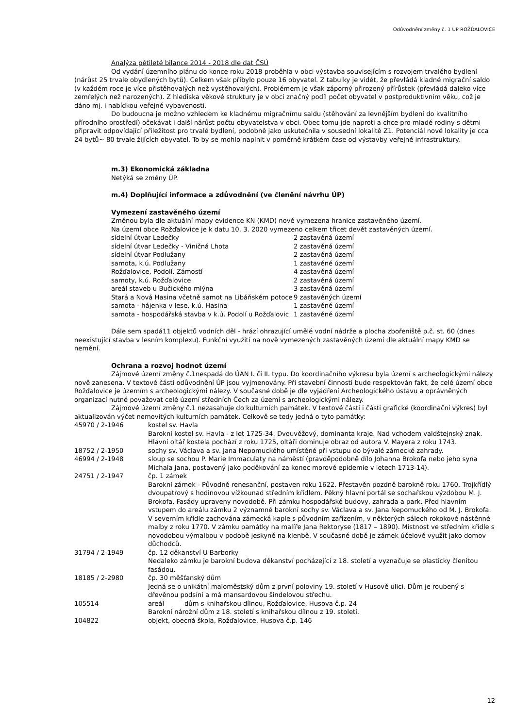Odůvodnění změny č. 1 ÚP ROŽĎALOVICE
Analýza pětileté bilance 2014 - 2018 dle dat ČSÚ
Od vydání územního plánu do konce roku 2018 proběhla v obci výstavba souvisejícím s rozvojem trvalého bydlení (nárůst 25 trvale obydlených bytů). Celkem však přibylo pouze 16 obyvatel. Z tabulky je vidět, že převládá kladné migrační saldo (v každém roce je více přistěhovalých než vystěhovalých). Problémem je však záporný přirozený přírůstek (převládá daleko více zemřelých než narozených). Z hlediska věkové struktury je v obci značný podíl počet obyvatel v postproduktivním věku, což je dáno mj. i nabídkou veřejné vybavenosti.
Do budoucna je možno vzhledem ke kladnému migračnímu saldu (stěhování za levnějším bydlení do kvalitního přírodního prostředí) očekávat i další nárůst počtu obyvatelstva v obci. Obec tomu jde naproti a chce pro mladé rodiny s dětmi připravit odpovídající příležitost pro trvalé bydlení, podobně jako uskutečnila v sousední lokalitě Z1. Potenciál nové lokality je cca 24 bytů~ 80 trvale žijících obyvatel. To by se mohlo naplnit v poměrně krátkém čase od výstavby veřejné infrastruktury.
m.3) Ekonomická základna
Netýká se změny ÚP.
m.4) Doplňující informace a zdůvodnění (ve členění návrhu ÚP)
Vymezení zastavěného území
Změnou byla dle aktuální mapy evidence KN (KMD) nově vymezena hranice zastavěného území.
Na území obce Rožďalovice je k datu 10. 3. 2020 vymezeno celkem třicet devět zastavěných území.
| sídelní útvar Ledečky | 2 zastavěná území |
| sídelní útvar Ledečky - Viničná Lhota | 2 zastavěná území |
| sídelní útvar Podlužany | 2 zastavěná území |
| samota, k.ú. Podlužany | 1 zastavěné území |
| Rožďalovice, Podolí, Zámostí | 4 zastavěná území |
| samoty, k.ú. Rožďalovice | 2 zastavěná území |
| areál staveb u Bučického mlýna | 3 zastavěná území |
| Stará a Nová Hasina včetně samot na Libáňském potoce | 9 zastavěných území |
| samota - hájenka v lese, k.ú. Hasina | 1 zastavěné území |
| samota - hospodářská stavba v k.ú. Podolí u Rožďalovic | 1 zastavěné území |
Dále sem spadá11 objektů vodních děl - hrází ohrazující umělé vodní nádrže a plocha zbořeniště p.č. st. 60 (dnes neexistující stavba v lesním komplexu). Funkční využití na nově vymezených zastavěných území dle aktuální mapy KMD se nemění.
Ochrana a rozvoj hodnot území
Zájmové území změny č.1nespadá do ÚAN I. či II. typu. Do koordinačního výkresu byla území s archeologickými nálezy nově zanesena. V textové části odůvodnění ÚP jsou vyjmenovány. Při stavební činnosti bude respektován fakt, že celé území obce Rožďalovice je územím s archeologickými nálezy. V současné době je dle vyjádření Archeologického ústavu a oprávněných organizací nutné považovat celé území středních Čech za území s archeologickými nálezy.
Zájmové území změny č.1 nezasahuje do kulturních památek. V textové části i části grafické (koordinační výkres) byl aktualizován výčet nemovitých kulturních památek. Celkově se tedy jedná o tyto památky:
| 45970 / 2-1946 | kostel sv. Havla Barokní kostel sv. Havla - z let 1725-34. Dvouvěžový, dominanta kraje. Nad vchodem valdštejnský znak. Hlavní oltář kostela pochází z roku 1725, oltáři dominuje obraz od autora V. Mayera z roku 1743. |
| 18752 / 2-1950 | sochy sv. Václava a sv. Jana Nepomuckého umístěné při vstupu do bývalé zámecké zahrady. |
| 46994 / 2-1948 | sloup se sochou P. Marie Immaculaty na náměstí (pravděpodobně dílo Johanna Brokofa nebo jeho syna Michala Jana, postavený jako poděkování za konec morové epidemie v letech 1713-14). |
| 24751 / 2-1947 | čp. 1 zámek Barokní zámek - Původně renesanční, postaven roku 1622. Přestavěn pozdně barokně roku 1760. Trojkřídlý dvoupatrový s hodinovou vížkounad středním křídlem. Pěkný hlavní portál se sochařskou výzdobou M. J. Brokofa. Fasády upraveny novodobě. Při zámku hospodářské budovy, zahrada a park. Před hlavním vstupem do areálu zámku 2 významné barokní sochy sv. Václava a sv. Jana Nepomuckého od M. J. Brokofa. V severním křídle zachována zámecká kaple s původním zařízením, v některých sálech rokokové nástěnné malby z roku 1770. V zámku památky na malíře Jana Rektoryse (1817 – 1890). Místnost ve středním křídle s novodobou výmalbou v podobě jeskyně na klenbě. V současné době je zámek účelově využit jako domov důchodců. |
| 31794 / 2-1949 | čp. 12 děkanství U Barborky Nedaleko zámku je barokní budova děkanství pocházející z 18. století a vyznačuje se plasticky členitou fasádou. |
| 18185 / 2-2980 | čp. 30 měšťanský dům Jedná se o unikátní maloměstský dům z první poloviny 19. století v Husově ulici. Dům je roubený s dřevěnou podsíní a má mansardovou šindelovou střechu. |
| 105514 | areál dům s knihařskou dílnou, Rožďalovice, Husova č.p. 24 Barokní nárožní dům z 18. století s knihařskou dílnou z 19. století. |
| 104822 | objekt, obecná škola, Rožďalovice, Husova č.p. 146 |
12